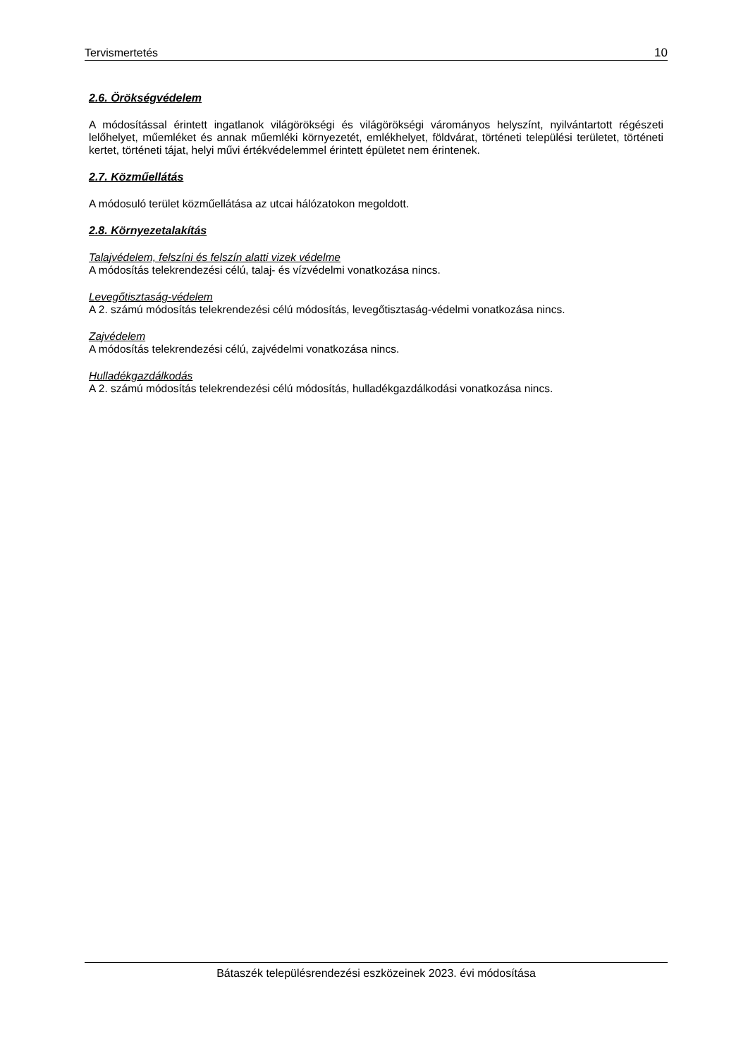Tervismertetés 10
2.6. Örökségvédelem
A módosítással érintett ingatlanok világörökségi és világörökségi várományos helyszínt, nyilvántartott régészeti lelőhelyet, műemléket és annak műemléki környezetét, emlékhelyet, földvárat, történeti települési területet, történeti kertet, történeti tájat, helyi művi értékvédelemmel érintett épületet nem érintenek.
2.7. Közműellátás
A módosuló terület közműellátása az utcai hálózatokon megoldott.
2.8. Környezetalakítás
Talajvédelem, felszíni és felszín alatti vizek védelme
A módosítás telekrendezési célú, talaj- és vízvédelmi vonatkozása nincs.
Levegőtisztaság-védelem
A 2. számú módosítás telekrendezési célú módosítás, levegőtisztaság-védelmi vonatkozása nincs.
Zajvédelem
A módosítás telekrendezési célú, zajvédelmi vonatkozása nincs.
Hulladékgazdálkodás
A 2. számú módosítás telekrendezési célú módosítás, hulladékgazdálkodási vonatkozása nincs.
Bátaszék településrendezési eszközeinek 2023. évi módosítása